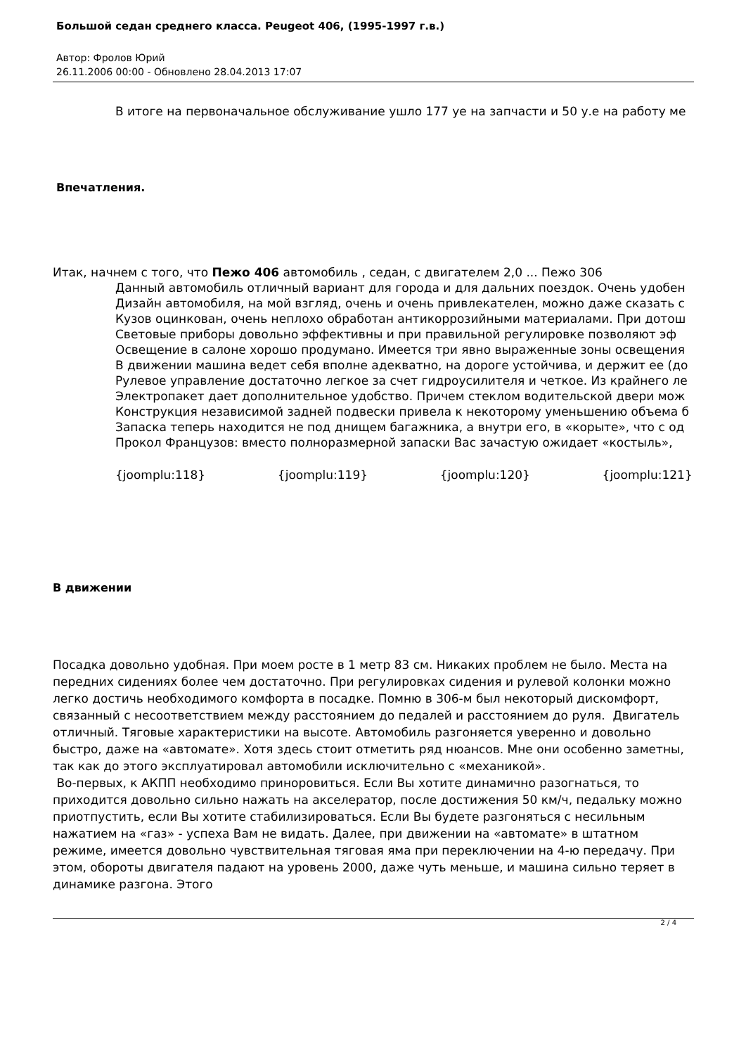Большой седан среднего класса. Peugeot 406, (1995-1997 г.в.)
Автор: Фролов Юрий
26.11.2006 00:00 - Обновлено 28.04.2013 17:07
В итоге на первоначальное обслуживание ушло 177 уе на запчасти и 50 у.е на работу ме
Впечатления.
Итак, начнем с того, что Пежо 406 автомобиль , седан, с двигателем 2,0 ... Пежо 306
Данный автомобиль отличный вариант для города и для дальних поездок. Очень удобен
Дизайн автомобиля, на мой взгляд, очень и очень привлекателен, можно даже сказать с
Кузов оцинкован, очень неплохо обработан антикоррозийными материалами. При дотош
Световые приборы довольно эффективны и при правильной регулировке позволяют эф
Освещение в салоне хорошо продумано. Имеется три явно выраженные зоны освещения
В движении машина ведет себя вполне адекватно, на дороге устойчива, и держит ее (до
Рулевое управление достаточно легкое за счет гидроусилителя и четкое. Из крайнего ле
Электропакет дает дополнительное удобство. Причем стеклом водительской двери мож
Конструкция независимой задней подвески привела к некоторому уменьшению объема б
Запаска теперь находится не под днищем багажника, а внутри его, в «корыте», что с од
Прокол Французов: вместо полноразмерной запаски Вас зачастую ожидает «костыль»,
{joomplu:118} {joomplu:119} {joomplu:120} {joomplu:121}
В движении
Посадка довольно удобная. При моем росте в 1 метр 83 см. Никаких проблем не было. Места на передних сидениях более чем достаточно. При регулировках сидения и рулевой колонки можно легко достичь необходимого комфорта в посадке. Помню в 306-м был некоторый дискомфорт, связанный с несоответствием между расстоянием до педалей и расстоянием до руля. Двигатель отличный. Тяговые характеристики на высоте. Автомобиль разгоняется уверенно и довольно быстро, даже на «автомате». Хотя здесь стоит отметить ряд нюансов. Мне они особенно заметны, так как до этого эксплуатировал автомобили исключительно с «механикой».
Во-первых, к АКПП необходимо приноровиться. Если Вы хотите динамично разогнаться, то приходится довольно сильно нажать на акселератор, после достижения 50 км/ч, педальку можно приотпустить, если Вы хотите стабилизироваться. Если Вы будете разгоняться с несильным нажатием на «газ» - успеха Вам не видать. Далее, при движении на «автомате» в штатном режиме, имеется довольно чувствительная тяговая яма при переключении на 4-ю передачу. При этом, обороты двигателя падают на уровень 2000, даже чуть меньше, и машина сильно теряет в динамике разгона. Этого
2 / 4